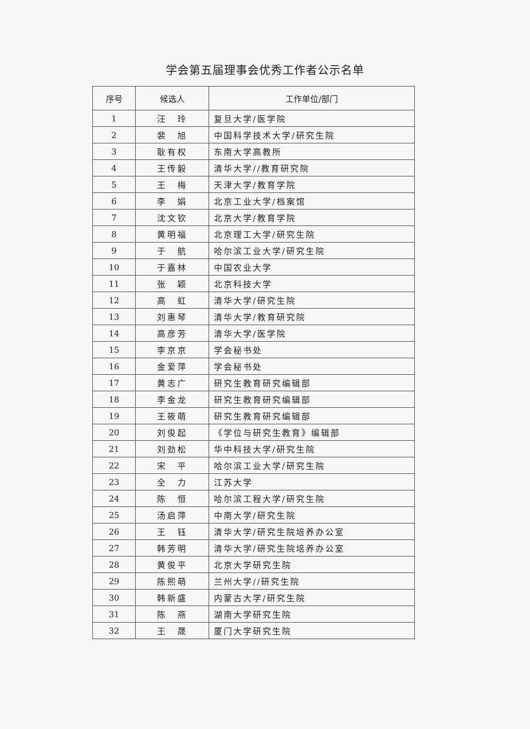学会第五届理事会优秀工作者公示名单
| 序号 | 候选人 | 工作单位/部门 |
| --- | --- | --- |
| 1 | 汪 玲 | 复旦大学/医学院 |
| 2 | 裴 旭 | 中国科学技术大学/研究生院 |
| 3 | 耿有权 | 东南大学高教所 |
| 4 | 王传毅 | 清华大学//教育研究院 |
| 5 | 王 梅 | 天津大学/教育学院 |
| 6 | 李 娟 | 北京工业大学/档案馆 |
| 7 | 沈文钦 | 北京大学/教育学院 |
| 8 | 黄明福 | 北京理工大学/研究生院 |
| 9 | 于 航 | 哈尔滨工业大学/研究生院 |
| 10 | 于嘉林 | 中国农业大学 |
| 11 | 张 颖 | 北京科技大学 |
| 12 | 高 虹 | 清华大学/研究生院 |
| 13 | 刘惠琴 | 清华大学/教育研究院 |
| 14 | 高彦芳 | 清华大学/医学院 |
| 15 | 李京京 | 学会秘书处 |
| 16 | 金爱萍 | 学会秘书处 |
| 17 | 黄志广 | 研究生教育研究编辑部 |
| 18 | 李金龙 | 研究生教育研究编辑部 |
| 19 | 王筱萌 | 研究生教育研究编辑部 |
| 20 | 刘俊起 | 《学位与研究生教育》编辑部 |
| 21 | 刘劲松 | 华中科技大学/研究生院 |
| 22 | 宋 平 | 哈尔滨工业大学/研究生院 |
| 23 | 全 力 | 江苏大学 |
| 24 | 陈 恒 | 哈尔滨工程大学/研究生院 |
| 25 | 汤启萍 | 中南大学/研究生院 |
| 26 | 王 钰 | 清华大学/研究生院培养办公室 |
| 27 | 韩芳明 | 清华大学/研究生院培养办公室 |
| 28 | 黄俊平 | 北京大学研究生院 |
| 29 | 陈熙萌 | 兰州大学//研究生院 |
| 30 | 韩新盛 | 内蒙古大学/研究生院 |
| 31 | 陈 燕 | 湖南大学研究生院 |
| 32 | 王 晟 | 厦门大学研究生院 |